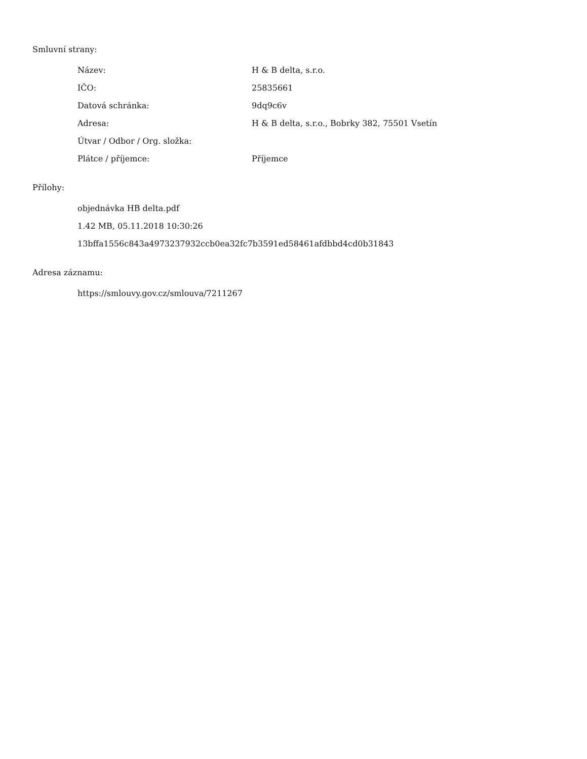Smluvní strany:
| Název: | H & B delta, s.r.o. |
| IČO: | 25835661 |
| Datová schránka: | 9dq9c6v |
| Adresa: | H & B delta, s.r.o., Bobrky 382, 75501 Vsetín |
| Útvar / Odbor / Org. složka: | |
| Plátce / příjemce: | Příjemce |
Přílohy:
objednávka HB delta.pdf
1.42 MB, 05.11.2018 10:30:26
13bffa1556c843a4973237932ccb0ea32fc7b3591ed58461afdbbd4cd0b31843
Adresa záznamu:
https://smlouvy.gov.cz/smlouva/7211267